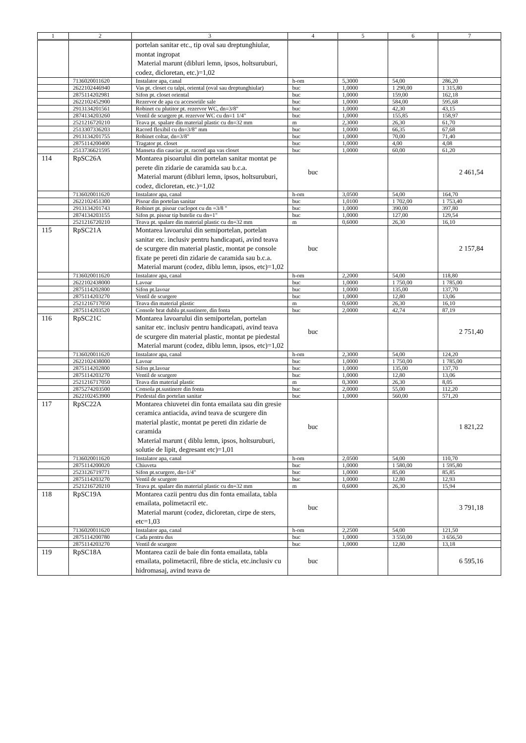| 1 | 2 | 3 | 4 | 5 | 6 | 7 |
| --- | --- | --- | --- | --- | --- | --- |
| | | portelan sanitar etc., tip oval sau dreptunghiular, montat ingropat Material marunt (dibluri lemn, ipsos, holtsuruburi, codez, dicloretan, etc.)=1,02 | | | | |
| | 7136020011620 | Instalator apa, canal | h-om | 5,3000 | 54,00 | 286,20 |
| | 2622102446940 | Vas pt. closet cu talpi, oriental (oval sau dreptunghiular) | buc | 1,0000 | 1 290,00 | 1 315,80 |
| | 2875114202981 | Sifon pt. closet oriental | buc | 1,0000 | 159,00 | 162,18 |
| | 2622102452900 | Rezervor de apa cu accesoriile sale | buc | 1,0000 | 584,00 | 595,68 |
| | 2913134201561 | Robinet cu plutitor pt. rezervor WC, dn=3/8" | buc | 1,0000 | 42,30 | 43,15 |
| | 2874134203260 | Ventil de scurgere pt. rezervor WC cu dn=1 1/4" | buc | 1,0000 | 155,85 | 158,97 |
| | 2521216720210 | Teava pt. spalare din material plastic cu dn=32 mm | m | 2,3000 | 26,30 | 61,70 |
| | 2513307336203 | Racord flexibil cu dn=3/8" mm | buc | 1,0000 | 66,35 | 67,68 |
| | 2913134201755 | Robinet coltar, dn=3/8" | buc | 1,0000 | 70,00 | 71,40 |
| | 2875114200400 | Tragator pt. closet | buc | 1,0000 | 4,00 | 4,08 |
| | 2513736621595 | Manseta din cauciuc pt. racord apa vas closet | buc | 1,0000 | 60,00 | 61,20 |
| 114 | RpSC26A | Montarea pisoarului din portelan sanitar montat pe perete din zidarie de caramida sau b.c.a. Material marunt (dibluri lemn, ipsos, holtsuruburi, codez, dicloretan, etc.)=1,02 | buc | | | 2 461,54 |
| | 7136020011620 | Instalator apa, canal | h-om | 3,0500 | 54,00 | 164,70 |
| | 2622102451300 | Pisoar din portelan sanitar | buc | 1,0100 | 1 702,00 | 1 753,40 |
| | 2913134201743 | Robinet pt. pisoar cuclopot cu dn =3/8 " | buc | 1,0000 | 390,00 | 397,80 |
| | 2874134203155 | Sifon pt. pisoar tip butelie cu dn=1" | buc | 1,0000 | 127,00 | 129,54 |
| | 2521216720210 | Teava pt. spalare din material plastic cu dn=32 mm | m | 0,6000 | 26,30 | 16,10 |
| 115 | RpSC21A | Montarea lavoarului din semiportelan, portelan sanitar etc. inclusiv pentru handicapati, avind teava de scurgere din material plastic, montat pe console fixate pe pereti din zidarie de caramida sau b.c.a. Material marunt (codez, diblu lemn, ipsos, etc)=1,02 | buc | | | 2 157,84 |
| | 7136020011620 | Instalator apa, canal | h-om | 2,2000 | 54,00 | 118,80 |
| | 2622102438000 | Lavoar | buc | 1,0000 | 1 750,00 | 1 785,00 |
| | 2875114202800 | Sifon pt.lavoar | buc | 1,0000 | 135,00 | 137,70 |
| | 2875114203270 | Ventil de scurgere | buc | 1,0000 | 12,80 | 13,06 |
| | 2521216717050 | Teava din material plastic | m | 0,6000 | 26,30 | 16,10 |
| | 2875114203520 | Console brat dublu pt.sustinere, din fonta | buc | 2,0000 | 42,74 | 87,19 |
| 116 | RpSC21C | Montarea lavoarului din semiportelan, portelan sanitar etc. inclusiv pentru handicapati, avind teava de scurgere din material plastic, montat pe piedestal Material marunt (codez, diblu lemn, ipsos, etc)=1,02 | buc | | | 2 751,40 |
| | 7136020011620 | Instalator apa, canal | h-om | 2,3000 | 54,00 | 124,20 |
| | 2622102438000 | Lavoar | buc | 1,0000 | 1 750,00 | 1 785,00 |
| | 2875114202800 | Sifon pt.lavoar | buc | 1,0000 | 135,00 | 137,70 |
| | 2875114203270 | Ventil de scurgere | buc | 1,0000 | 12,80 | 13,06 |
| | 2521216717050 | Teava din material plastic | m | 0,3000 | 26,30 | 8,05 |
| | 2875274203500 | Consola pt.sustinere din fonta | buc | 2,0000 | 55,00 | 112,20 |
| | 2622102453900 | Piedestal din portelan sanitar | buc | 1,0000 | 560,00 | 571,20 |
| 117 | RpSC22A | Montarea chiuvetei din fonta emailata sau din gresie ceramica antiacida, avind teava de scurgere din material plastic, montat pe pereti din zidarie de caramida Material marunt ( diblu lemn, ipsos, holtsuruburi, solutie de lipit, degresant etc)=1,01 | buc | | | 1 821,22 |
| | 7136020011620 | Instalator apa, canal | h-om | 2,0500 | 54,00 | 110,70 |
| | 2875114200020 | Chiuveta | buc | 1,0000 | 1 580,00 | 1 595,80 |
| | 2523126719771 | Sifon pt.scurgere, dn=1/4" | buc | 1,0000 | 85,00 | 85,85 |
| | 2875114203270 | Ventil de scurgere | buc | 1,0000 | 12,80 | 12,93 |
| | 2521216720210 | Teava pt. spalare din material plastic cu dn=32 mm | m | 0,6000 | 26,30 | 15,94 |
| 118 | RpSC19A | Montarea cazii pentru dus din fonta emailata, tabla emailata, polimetacril etc. Material marunt (codez, dicloretan, cirpe de sters, etc=1,03 | buc | | | 3 791,18 |
| | 7136020011620 | Instalator apa, canal | h-om | 2,2500 | 54,00 | 121,50 |
| | 2875114200780 | Cada pentru dus | buc | 1,0000 | 3 550,00 | 3 656,50 |
| | 2875114203270 | Ventil de scurgere | buc | 1,0000 | 12,80 | 13,18 |
| 119 | RpSC18A | Montarea cazii de baie din fonta emailata, tabla emailata, polimetacril, fibre de sticla, etc.inclusiv cu hidromasaj, avind teava de | buc | | | 6 595,16 |